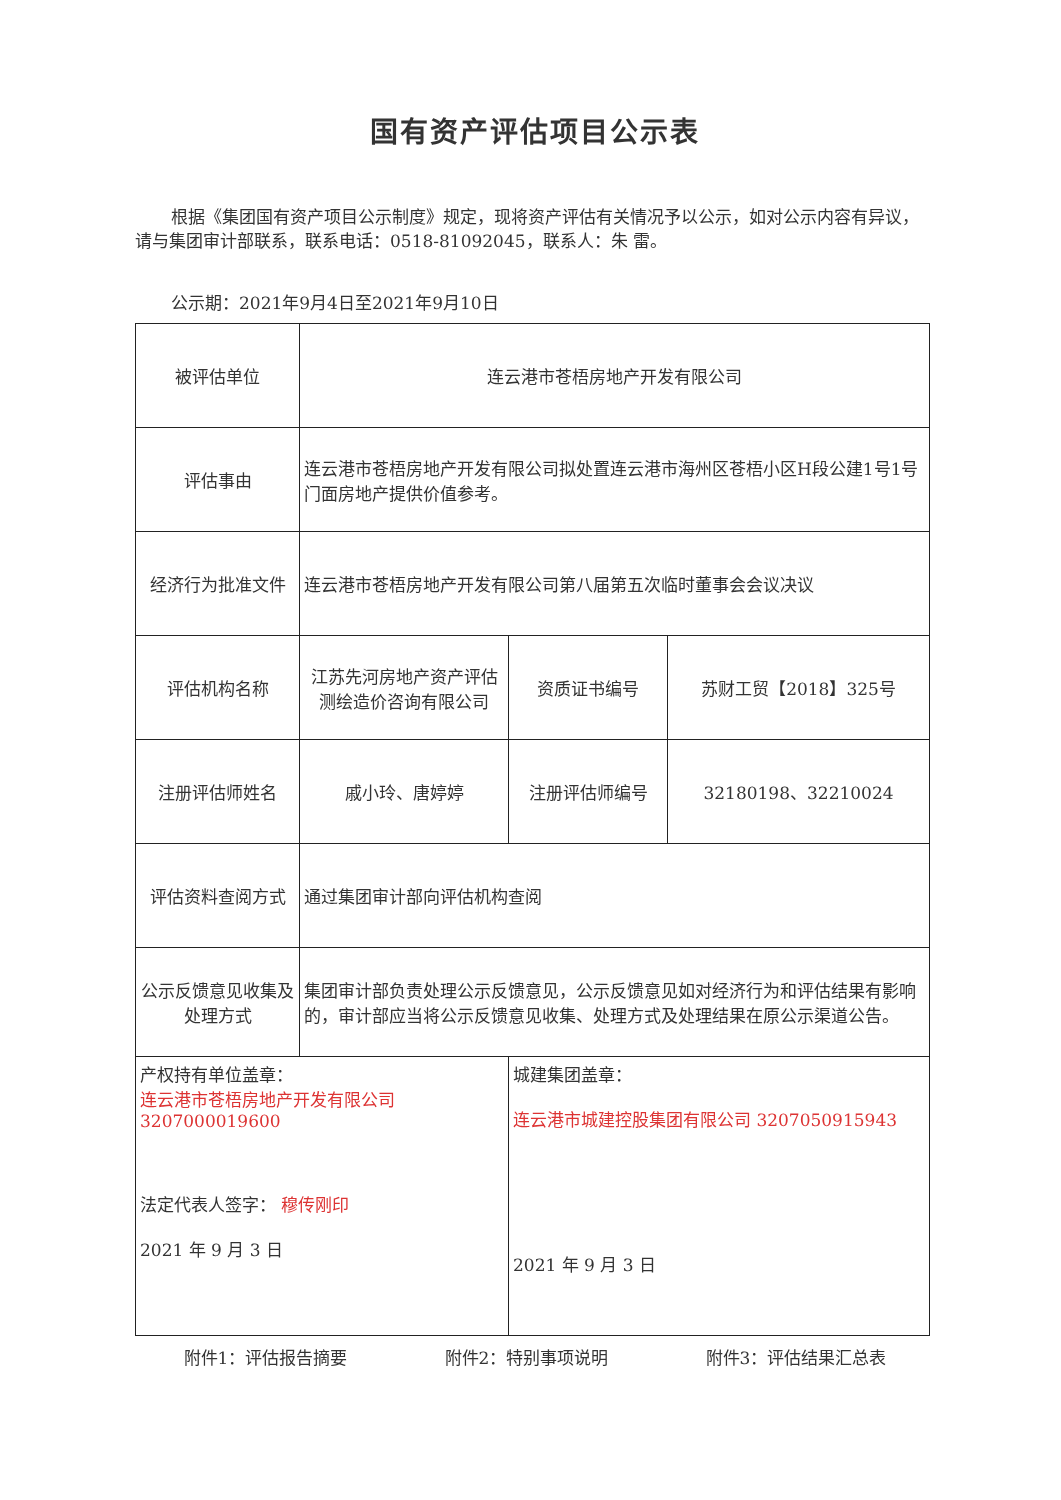国有资产评估项目公示表
根据《集团国有资产项目公示制度》规定，现将资产评估有关情况予以公示，如对公示内容有异议，请与集团审计部联系，联系电话：0518-81092045，联系人：朱 雷。
公示期：2021年9月4日至2021年9月10日
| 被评估单位 | 连云港市苍梧房地产开发有限公司 | | |
| 评估事由 | 连云港市苍梧房地产开发有限公司拟处置连云港市海州区苍梧小区H段公建1号1号门面房地产提供价值参考。 | | |
| 经济行为批准文件 | 连云港市苍梧房地产开发有限公司第八届第五次临时董事会会议决议 | | |
| 评估机构名称 | 江苏先河房地产资产评估测绘造价咨询有限公司 | 资质证书编号 | 苏财工贸【2018】325号 |
| 注册评估师姓名 | 戚小玲、唐婷婷 | 注册评估师编号 | 32180198、32210024 |
| 评估资料查阅方式 | 通过集团审计部向评估机构查阅 | | |
| 公示反馈意见收集及处理方式 | 集团审计部负责处理公示反馈意见，公示反馈意见如对经济行为和评估结果有影响的，审计部应当将公示反馈意见收集、处理方式及处理结果在原公示渠道公告。 | | |
| 产权持有单位盖章： 连云港市苍梧房地产开发有限公司 3207000019600 法定代表人签字： 穆传刚印 2021 年 9 月 3 日 | | 城建集团盖章： 连云港市城建控股集团有限公司 3207050915943 2021 年 9 月 3 日 | |
附件1：评估报告摘要 附件2：特别事项说明 附件3：评估结果汇总表